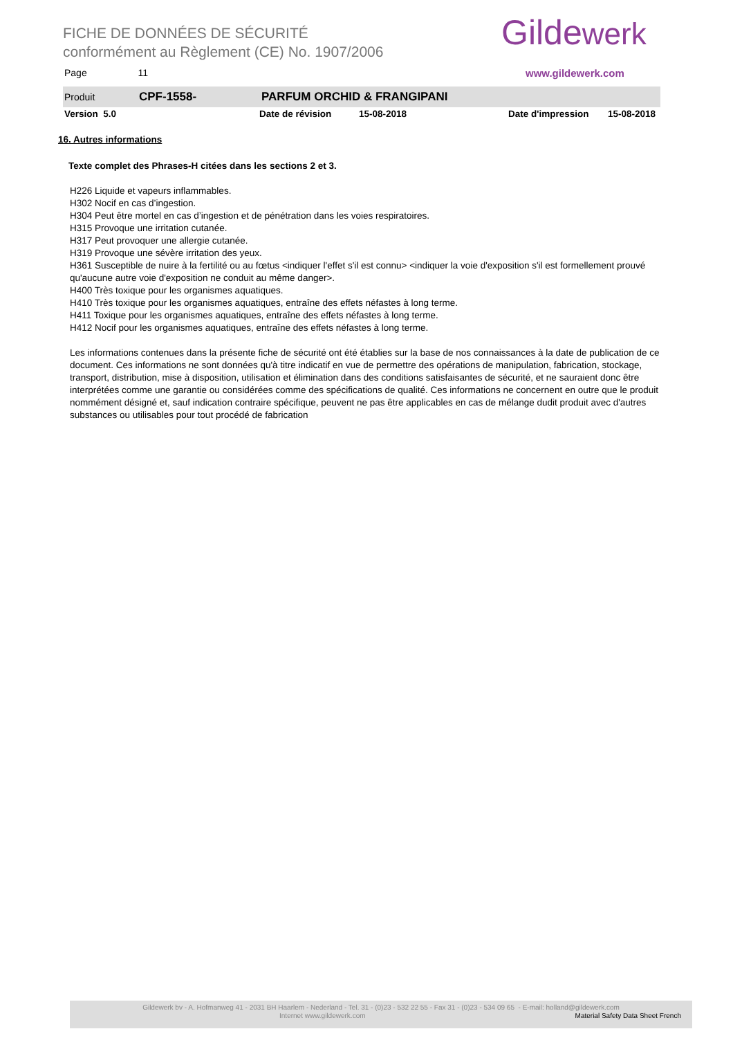FICHE DE DONNÉES DE SÉCURITÉ
conformément au Règlement (CE) No. 1907/2006
Page 11
Gildewerk
www.gildewerk.com
Produit CPF-1558- PARFUM ORCHID & FRANGIPANI
Version 5.0 Date de révision 15-08-2018 Date d'impression 15-08-2018
16. Autres informations
Texte complet des Phrases-H citées dans les sections 2 et 3.
H226 Liquide et vapeurs inflammables.
H302 Nocif en cas d’ingestion.
H304 Peut être mortel en cas d’ingestion et de pénétration dans les voies respiratoires.
H315 Provoque une irritation cutanée.
H317 Peut provoquer une allergie cutanée.
H319 Provoque une sévère irritation des yeux.
H361 Susceptible de nuire à la fertilité ou au fœtus <indiquer l'effet s'il est connu> <indiquer la voie d'exposition s'il est formellement prouvé qu'aucune autre voie d'exposition ne conduit au même danger>.
H400 Très toxique pour les organismes aquatiques.
H410 Très toxique pour les organismes aquatiques, entraîne des effets néfastes à long terme.
H411 Toxique pour les organismes aquatiques, entraîne des effets néfastes à long terme.
H412 Nocif pour les organismes aquatiques, entraîne des effets néfastes à long terme.
Les informations contenues dans la présente fiche de sécurité ont été établies sur la base de nos connaissances à la date de publication de ce document. Ces informations ne sont données qu'à titre indicatif en vue de permettre des opérations de manipulation, fabrication, stockage, transport, distribution, mise à disposition, utilisation et élimination dans des conditions satisfaisantes de sécurité, et ne sauraient donc être interprétées comme une garantie ou considérées comme des spécifications de qualité. Ces informations ne concernent en outre que le produit nommément désigné et, sauf indication contraire spécifique, peuvent ne pas être applicables en cas de mélange dudit produit avec d'autres substances ou utilisables pour tout procédé de fabrication
Gildewerk bv - A. Hofmanweg 41 - 2031 BH Haarlem - Nederland - Tel. 31 - (0)23 - 532 22 55 - Fax 31 - (0)23 - 534 09 65 - E-mail: holland@gildewerk.com
Internet www.gildewerk.com Material Safety Data Sheet French